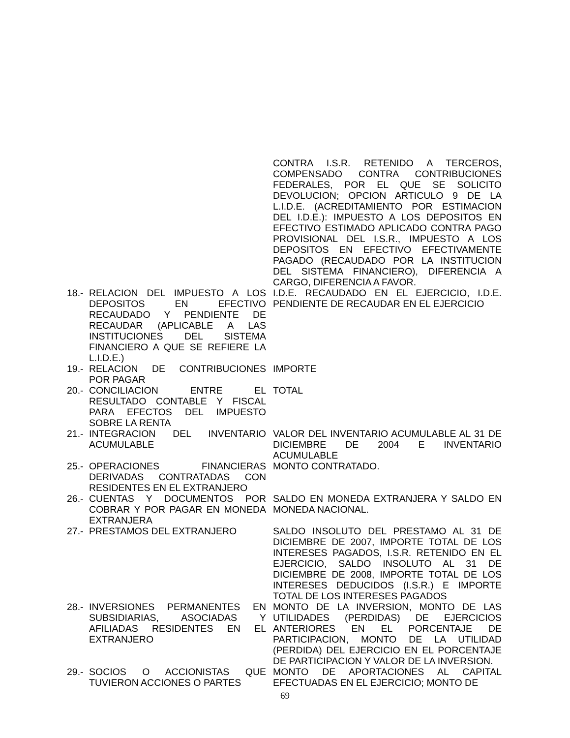| | CONTRA I.S.R. RETENIDO A TERCEROS, COMPENSADO CONTRA CONTRIBUCIONES FEDERALES, POR EL QUE SE SOLICITO DEVOLUCION; OPCION ARTICULO 9 DE LA L.I.D.E. (ACREDITAMIENTO POR ESTIMACION DEL I.D.E.): IMPUESTO A LOS DEPOSITOS EN EFECTIVO ESTIMADO APLICADO CONTRA PAGO PROVISIONAL DEL I.S.R., IMPUESTO A LOS DEPOSITOS EN EFECTIVO EFECTIVAMENTE PAGADO (RECAUDADO POR LA INSTITUCION DEL SISTEMA FINANCIERO), DIFERENCIA A CARGO, DIFERENCIA A FAVOR. |
| 18.- RELACION DEL IMPUESTO A LOS DEPOSITOS EN EFECTIVO RECAUDADO Y PENDIENTE DE RECAUDAR (APLICABLE A LAS INSTITUCIONES DEL SISTEMA FINANCIERO A QUE SE REFIERE LA L.I.D.E.) | I.D.E. RECAUDADO EN EL EJERCICIO, I.D.E. PENDIENTE DE RECAUDAR EN EL EJERCICIO |
| 19.- RELACION DE CONTRIBUCIONES POR PAGAR | IMPORTE |
| 20.- CONCILIACION ENTRE EL RESULTADO CONTABLE Y FISCAL PARA EFECTOS DEL IMPUESTO SOBRE LA RENTA | TOTAL |
| 21.- INTEGRACION DEL INVENTARIO ACUMULABLE | VALOR DEL INVENTARIO ACUMULABLE AL 31 DE DICIEMBRE DE 2004 E INVENTARIO ACUMULABLE |
| 25.- OPERACIONES FINANCIERAS DERIVADAS CONTRATADAS CON RESIDENTES EN EL EXTRANJERO | MONTO CONTRATADO. |
| 26.- CUENTAS Y DOCUMENTOS POR COBRAR Y POR PAGAR EN MONEDA EXTRANJERA | SALDO EN MONEDA EXTRANJERA Y SALDO EN MONEDA NACIONAL. |
| 27.- PRESTAMOS DEL EXTRANJERO | SALDO INSOLUTO DEL PRESTAMO AL 31 DE DICIEMBRE DE 2007, IMPORTE TOTAL DE LOS INTERESES PAGADOS, I.S.R. RETENIDO EN EL EJERCICIO, SALDO INSOLUTO AL 31 DE DICIEMBRE DE 2008, IMPORTE TOTAL DE LOS INTERESES DEDUCIDOS (I.S.R.) E IMPORTE TOTAL DE LOS INTERESES PAGADOS |
| 28.- INVERSIONES PERMANENTES EN SUBSIDIARIAS, ASOCIADAS Y AFILIADAS RESIDENTES EN EL EXTRANJERO | MONTO DE LA INVERSION, MONTO DE LAS UTILIDADES (PERDIDAS) DE EJERCICIOS ANTERIORES EN EL PORCENTAJE DE PARTICIPACION, MONTO DE LA UTILIDAD (PERDIDA) DEL EJERCICIO EN EL PORCENTAJE DE PARTICIPACION Y VALOR DE LA INVERSION. |
| 29.- SOCIOS O ACCIONISTAS QUE TUVIERON ACCIONES O PARTES | MONTO DE APORTACIONES AL CAPITAL EFECTUADAS EN EL EJERCICIO; MONTO DE |
69